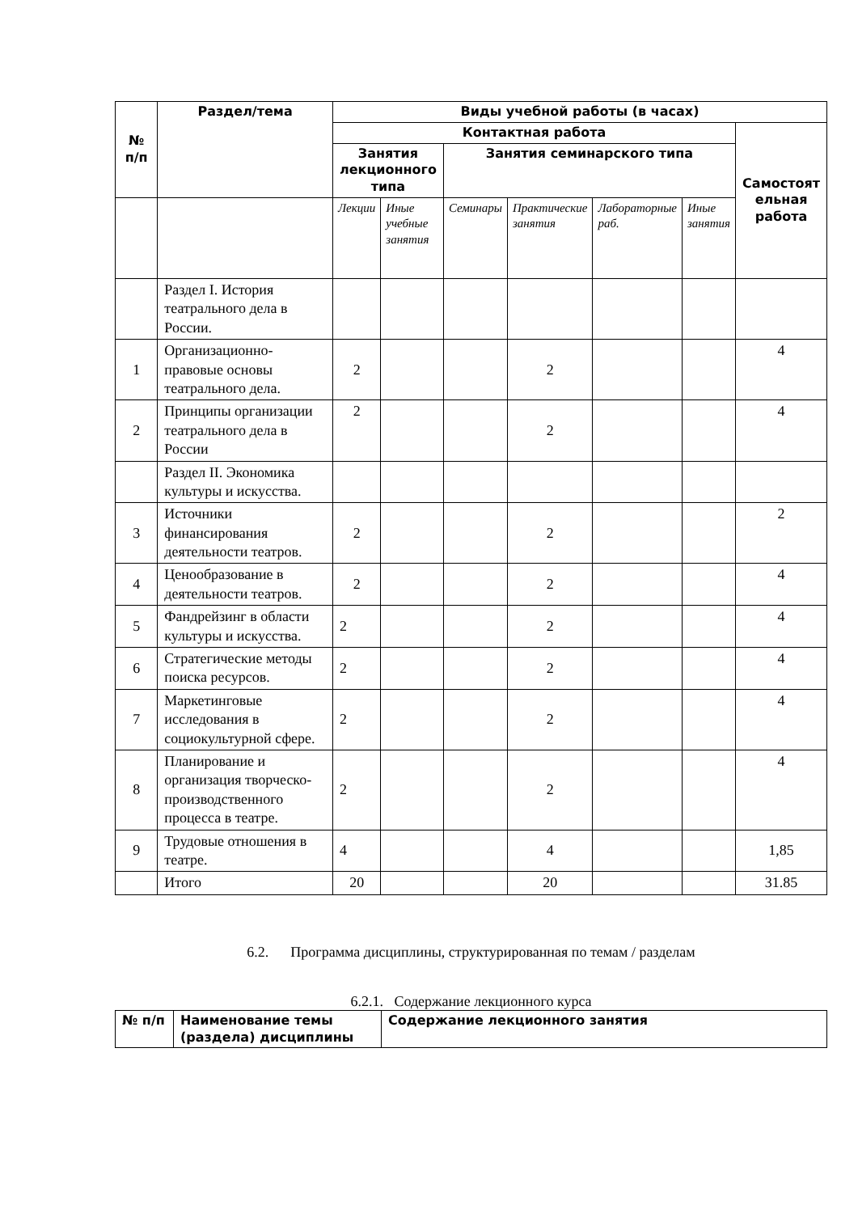| № п/п | Раздел/тема | Виды учебной работы (в часах) | | | | | | |
| --- | --- | --- | --- | --- | --- | --- | --- | --- |
| | | Контактная работа | | | | | | Самостоят ельная работа |
| | | Занятия лекционного типа | | Занятия семинарского типа | | | | |
| | | Лекции | Иные учебные занятия | Семинары | Практические занятия | Лабораторные раб. | Иные занятия | |
| | Раздел I. История театрального дела в России. | | | | | | | |
| 1 | Организационно-правовые основы театрального дела. | 2 | | | 2 | | | 4 |
| 2 | Принципы организации театрального дела в России | 2 | | | 2 | | | 4 |
| | Раздел II. Экономика культуры и искусства. | | | | | | | |
| 3 | Источники финансирования деятельности театров. | 2 | | | 2 | | | 2 |
| 4 | Ценообразование в деятельности театров. | 2 | | | 2 | | | 4 |
| 5 | Фандрейзинг в области культуры и искусства. | 2 | | | 2 | | | 4 |
| 6 | Стратегические методы поиска ресурсов. | 2 | | | 2 | | | 4 |
| 7 | Маркетинговые исследования в социокультурной сфере. | 2 | | | 2 | | | 4 |
| 8 | Планирование и организация творческо-производственного процесса в театре. | 2 | | | 2 | | | 4 |
| 9 | Трудовые отношения в театре. | 4 | | | 4 | | | 1,85 |
| | Итого | 20 | | | 20 | | | 31.85 |
6.2. Программа дисциплины, структурированная по темам / разделам
6.2.1. Содержание лекционного курса
| № п/п | Наименование темы (раздела) дисциплины | Содержание лекционного занятия |
| --- | --- | --- |